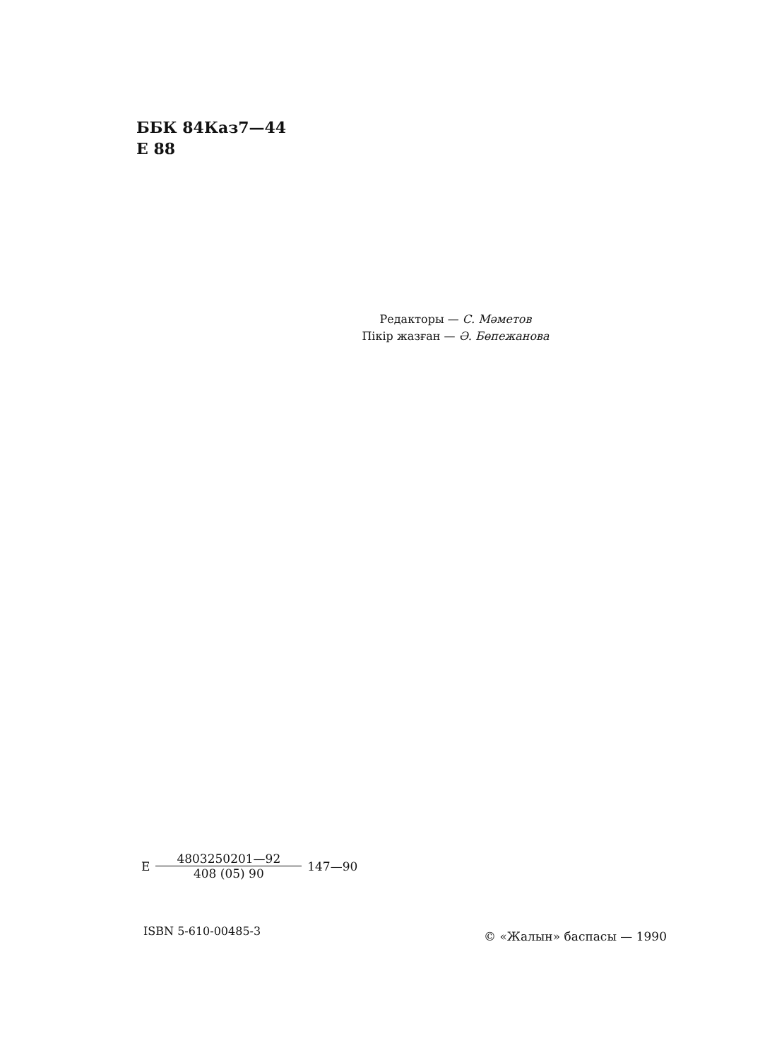ББК 84Каз7—44
Е 88
Редакторы — С. Мәметов
Пікір жазған — Ә. Бөпежанова
Е 4803250201—92 408 (05) 90 147—90
ISBN 5-610-00485-3 © «Жалын» баспасы — 1990